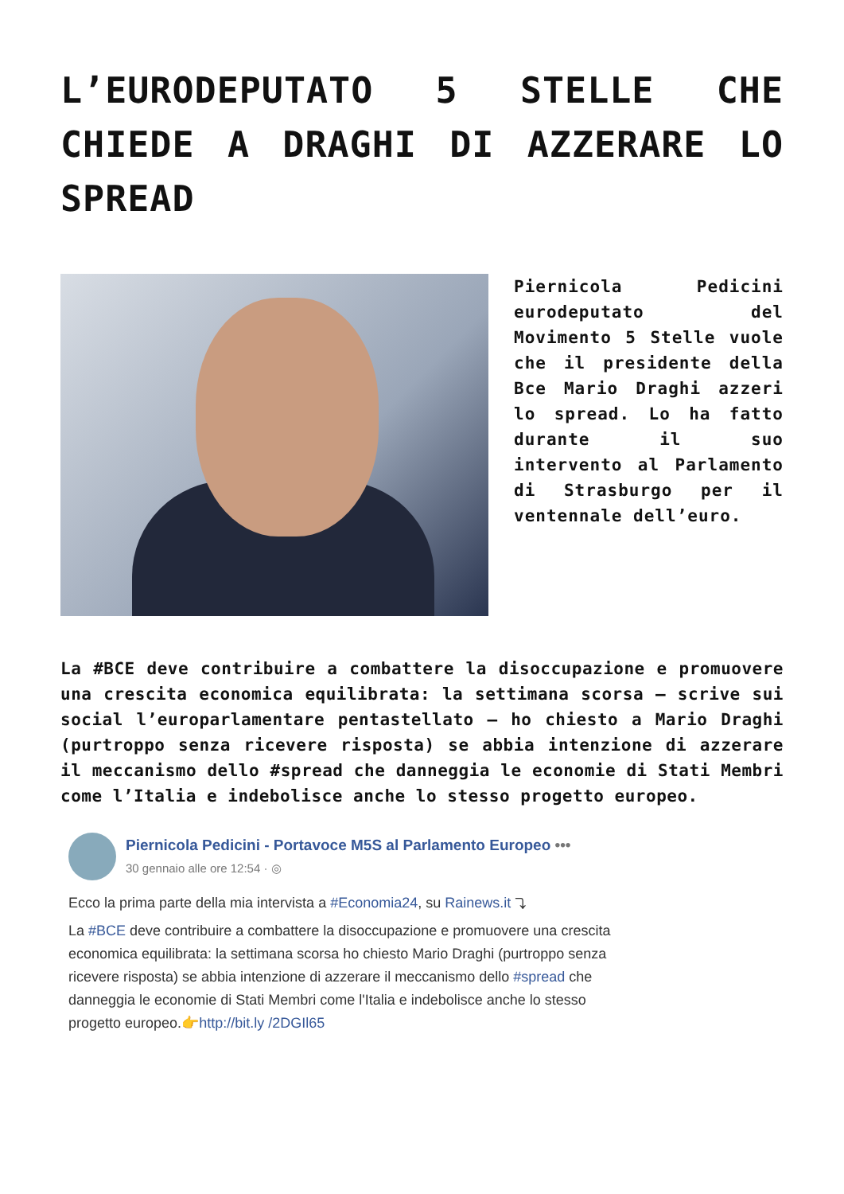L’EURODEPUTATO 5 STELLE CHE CHIEDE A DRAGHI DI AZZERARE LO SPREAD
Piernicola Pedicini eurodeputato del Movimento 5 Stelle vuole che il presidente della Bce Mario Draghi azzeri lo spread. Lo ha fatto durante il suo intervento al Parlamento di Strasburgo per il ventennale dell’euro.
La #BCE deve contribuire a combattere la disoccupazione e promuovere una crescita economica equilibrata: la settimana scorsa – scrive sui social l’europarlamentare pentastellato – ho chiesto a Mario Draghi (purtroppo senza ricevere risposta) se abbia intenzione di azzerare il meccanismo dello #spread che danneggia le economie di Stati Membri come l’Italia e indebolisce anche lo stesso progetto europeo.
Piernicola Pedicini - Portavoce M5S al Parlamento Europeo •••
30 gennaio alle ore 12:54 · ◎
Ecco la prima parte della mia intervista a #Economia24, su Rainews.it ⤵
La #BCE deve contribuire a combattere la disoccupazione e promuovere una crescita economica equilibrata: la settimana scorsa ho chiesto Mario Draghi (purtroppo senza ricevere risposta) se abbia intenzione di azzerare il meccanismo dello #spread che danneggia le economie di Stati Membri come l'Italia e indebolisce anche lo stesso progetto europeo.👉http://bit.ly /2DGIl65